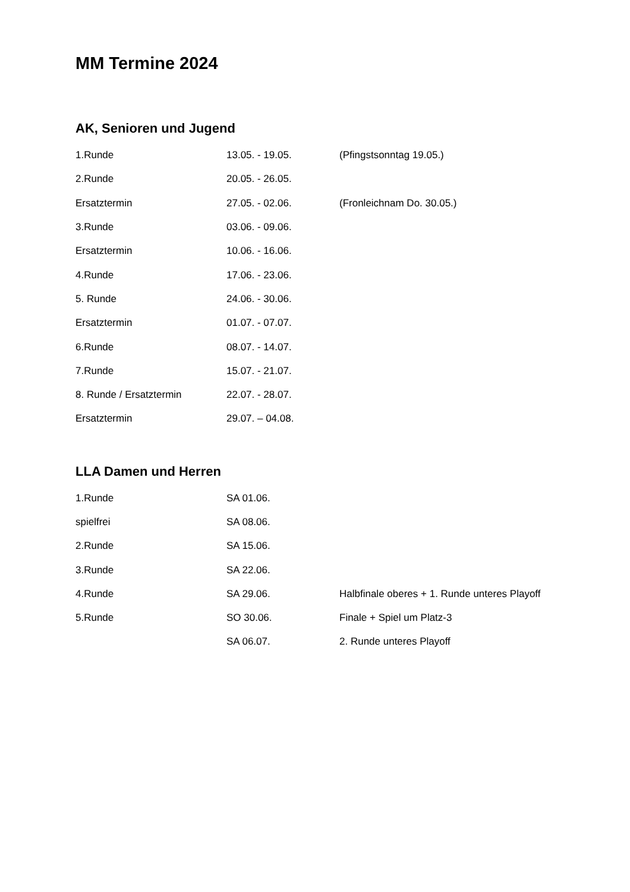MM Termine 2024
AK, Senioren und Jugend
| 1.Runde | 13.05. - 19.05. | (Pfingstsonntag 19.05.) |
| 2.Runde | 20.05. - 26.05. | |
| Ersatztermin | 27.05. - 02.06. | (Fronleichnam Do. 30.05.) |
| 3.Runde | 03.06. - 09.06. | |
| Ersatztermin | 10.06. - 16.06. | |
| 4.Runde | 17.06. - 23.06. | |
| 5. Runde | 24.06. - 30.06. | |
| Ersatztermin | 01.07. - 07.07. | |
| 6.Runde | 08.07. - 14.07. | |
| 7.Runde | 15.07. - 21.07. | |
| 8. Runde / Ersatztermin | 22.07. - 28.07. | |
| Ersatztermin | 29.07. – 04.08. | |
LLA Damen und Herren
| 1.Runde | SA 01.06. | |
| spielfrei | SA 08.06. | |
| 2.Runde | SA 15.06. | |
| 3.Runde | SA 22.06. | |
| 4.Runde | SA 29.06. | Halbfinale oberes + 1. Runde unteres Playoff |
| 5.Runde | SO 30.06. | Finale + Spiel um Platz-3 |
| | SA 06.07. | 2. Runde unteres Playoff |